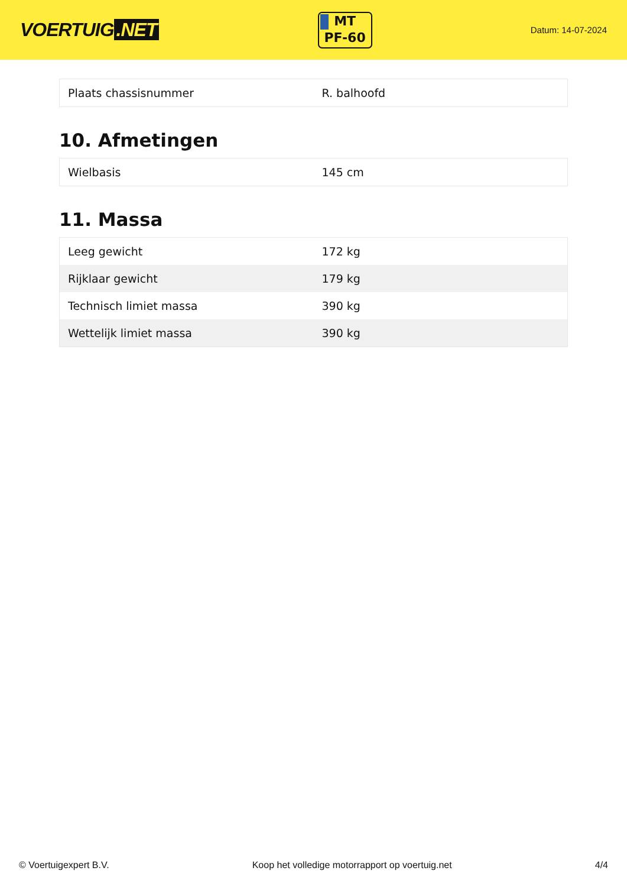VOERTUIG.NET
MT
PF-60
Datum: 14-07-2024
| Plaats chassisnummer | R. balhoofd |
10. Afmetingen
| Wielbasis | 145 cm |
11. Massa
| Leeg gewicht | 172 kg |
| Rijklaar gewicht | 179 kg |
| Technisch limiet massa | 390 kg |
| Wettelijk limiet massa | 390 kg |
© Voertuigexpert B.V. Koop het volledige motorrapport op voertuig.net 4/4